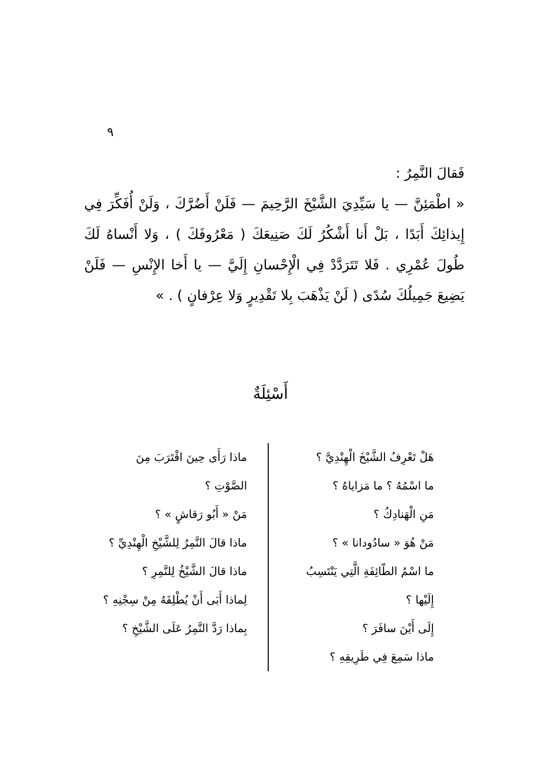٩
فَقالَ النَّمِرُ :
« اطْمَئِنَّ — يا سَيِّدِيَ الشَّيْخَ الرَّحِيمَ — فَلَنْ أَضُرَّكَ ، وَلَنْ أُفَكِّرَ فِي إِيذائِكَ أَبَدًا ، بَلْ أَنا أَشْكُرُ لَكَ صَنِيعَكَ ( مَعْرُوفَكَ ) ، وَلا أَنْساهُ لَكَ طُولَ عُمْرِي . فَلا تَتَرَدَّدْ فِي الْإِحْسانِ إِلَيَّ — يا أَخا الإِنْسِ — فَلَنْ يَضِيعَ جَمِيلُكَ سُدًى ( لَنْ يَذْهَبَ بِلا تَقْدِيرٍ وَلا عِرْفانٍ ) . »
أَسْئِلَةٌ
هَلْ تَعْرِفُ الشَّيْخَ الْهِنْدِيَّ ؟
ما اسْمُهُ ؟ ما مَزاياهُ ؟
مَنِ الْهَنادِكُ ؟
مَنْ هُوَ « سادُودانا » ؟
ما اسْمُ الطّائِفَةِ الَّتِي يَنْتَسِبُ إِلَيْها ؟
إِلَى أَيْنَ سافَرَ ؟
ماذا سَمِعَ فِي طَرِيقِهِ ؟
ماذا رَأَى حِينَ اقْتَرَبَ مِنَ الصَّوْتِ ؟
مَنْ « أَبُو رَقاشٍ » ؟
ماذا قالَ النَّمِرُ لِلشَّيْخِ الْهِنْدِيِّ ؟
ماذا قالَ الشَّيْخُ لِلنَّمِرِ ؟
لِماذا أَبَى أَنْ يُطْلِقَهُ مِنْ سِجْنِهِ ؟
بِماذا رَدَّ النَّمِرُ عَلَى الشَّيْخِ ؟